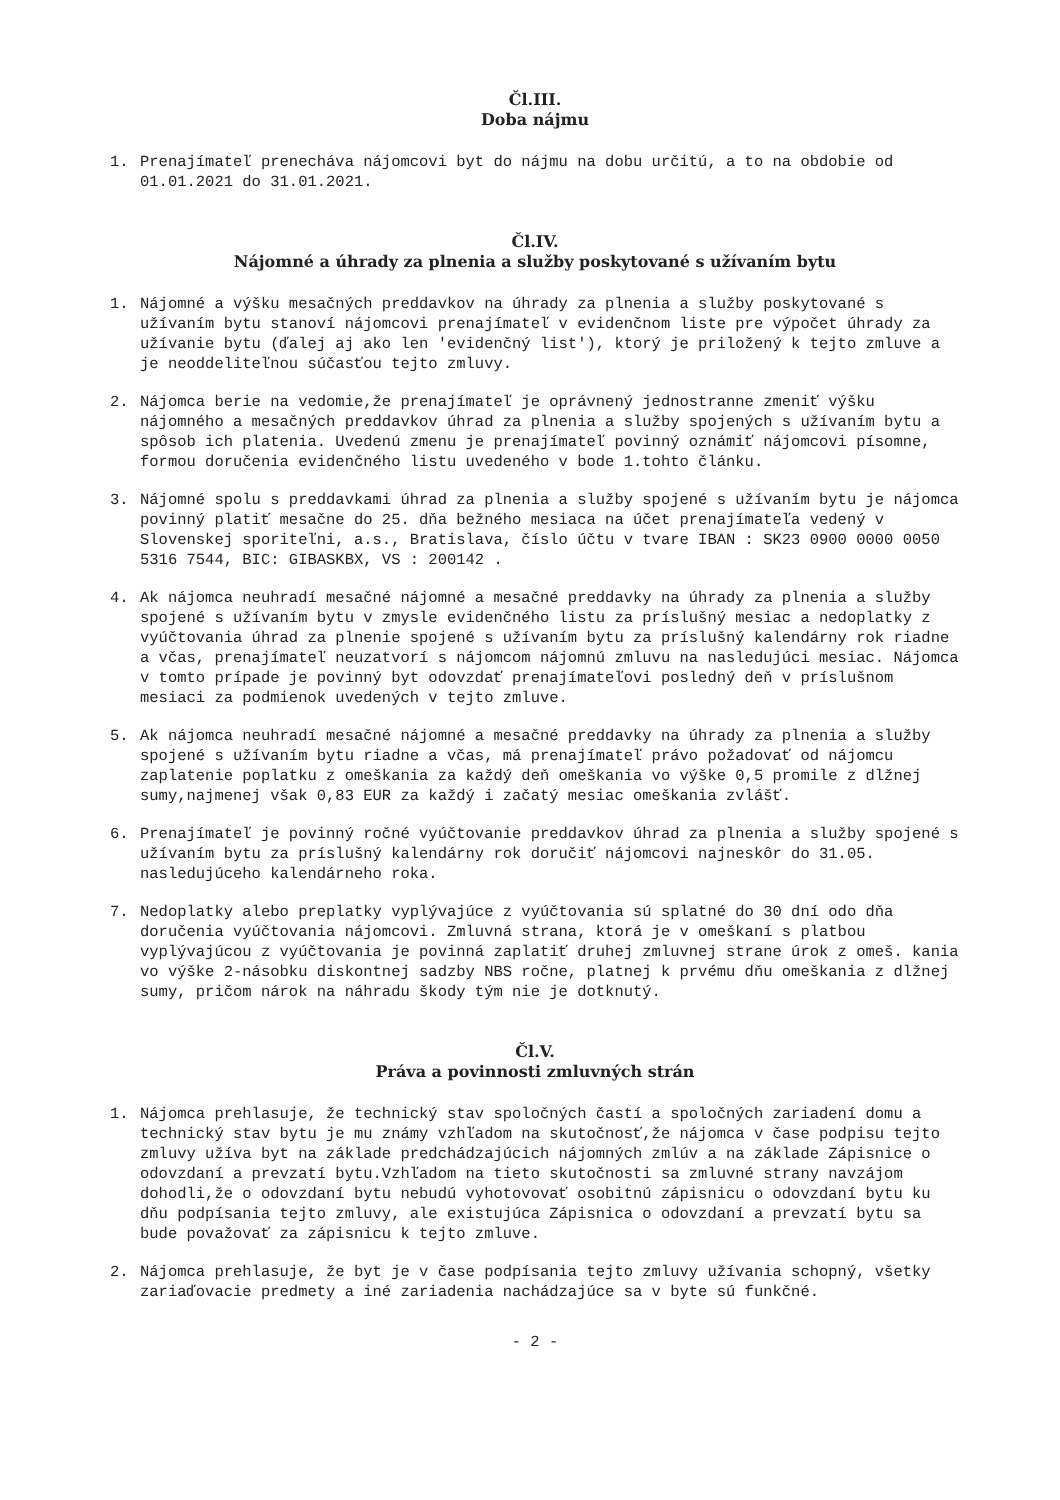Čl.III.
Doba nájmu
1. Prenajímateľ prenecháva nájomcovi byt do nájmu na dobu určitú, a to na obdobie od 01.01.2021 do 31.01.2021.
Čl.IV.
Nájomné a úhrady za plnenia a služby poskytované s užívaním bytu
1. Nájomné a výšku mesačných preddavkov na úhrady za plnenia a služby poskytované s užívaním bytu stanoví nájomcovi prenajímateľ v evidenčnom liste pre výpočet úhrady za užívanie bytu (ďalej aj ako len 'evidenčný list'), ktorý je priložený k tejto zmluve a je neoddeliteľnou súčasťou tejto zmluvy.
2. Nájomca berie na vedomie,že prenajímateľ je oprávnený jednostranne zmeniť výšku nájomného a mesačných preddavkov úhrad za plnenia a služby spojených s užívaním bytu a spôsob ich platenia. Uvedenú zmenu je prenajímateľ povinný oznámiť nájomcovi písomne, formou doručenia evidenčného listu uvedeného v bode 1.tohto článku.
3. Nájomné spolu s preddavkami úhrad za plnenia a služby spojené s užívaním bytu je nájomca povinný platiť mesačne do 25. dňa bežného mesiaca na účet prenajímateľa vedený v Slovenskej sporiteľni, a.s., Bratislava, číslo účtu v tvare IBAN : SK23 0900 0000 0050 5316 7544, BIC: GIBASKBX, VS : 200142 .
4. Ak nájomca neuhradí mesačné nájomné a mesačné preddavky na úhrady za plnenia a služby spojené s užívaním bytu v zmysle evidenčného listu za príslušný mesiac a nedoplatky z vyúčtovania úhrad za plnenie spojené s užívaním bytu za príslušný kalendárny rok riadne a včas, prenajímateľ neuzatvorí s nájomcom nájomnú zmluvu na nasledujúci mesiac. Nájomca v tomto prípade je povinný byt odovzdať prenajímateľovi posledný deň v príslušnom mesiaci za podmienok uvedených v tejto zmluve.
5. Ak nájomca neuhradí mesačné nájomné a mesačné preddavky na úhrady za plnenia a služby spojené s užívaním bytu riadne a včas, má prenajímateľ právo požadovať od nájomcu zaplatenie poplatku z omeškania za každý deň omeškania vo výške 0,5 promile z dlžnej sumy,najmenej však 0,83 EUR za každý i začatý mesiac omeškania zvlášť.
6. Prenajímateľ je povinný ročné vyúčtovanie preddavkov úhrad za plnenia a služby spojené s užívaním bytu za príslušný kalendárny rok doručiť nájomcovi najneskôr do 31.05. nasledujúceho kalendárneho roka.
7. Nedoplatky alebo preplatky vyplývajúce z vyúčtovania sú splatné do 30 dní odo dňa doručenia vyúčtovania nájomcovi. Zmluvná strana, ktorá je v omeškaní s platbou vyplývajúcou z vyúčtovania je povinná zaplatiť druhej zmluvnej strane úrok z omeš. kania vo výške 2-násobku diskontnej sadzby NBS ročne, platnej k prvému dňu omeškania z dlžnej sumy, pričom nárok na náhradu škody tým nie je dotknutý.
Čl.V.
Práva a povinnosti zmluvných strán
1. Nájomca prehlasuje, že technický stav spoločných častí a spoločných zariadení domu a technický stav bytu je mu známy vzhľadom na skutočnosť,že nájomca v čase podpisu tejto zmluvy užíva byt na základe predchádzajúcich nájomných zmlúv a na základe Zápisnice o odovzdaní a prevzatí bytu.Vzhľadom na tieto skutočnosti sa zmluvné strany navzájom dohodli,že o odovzdaní bytu nebudú vyhotovovať osobitnú zápisnicu o odovzdaní bytu ku dňu podpísania tejto zmluvy, ale existujúca Zápisnica o odovzdaní a prevzatí bytu sa bude považovať za zápisnicu k tejto zmluve.
2. Nájomca prehlasuje, že byt je v čase podpísania tejto zmluvy užívania schopný, všetky zariaďovacie predmety a iné zariadenia nachádzajúce sa v byte sú funkčné.
- 2 -